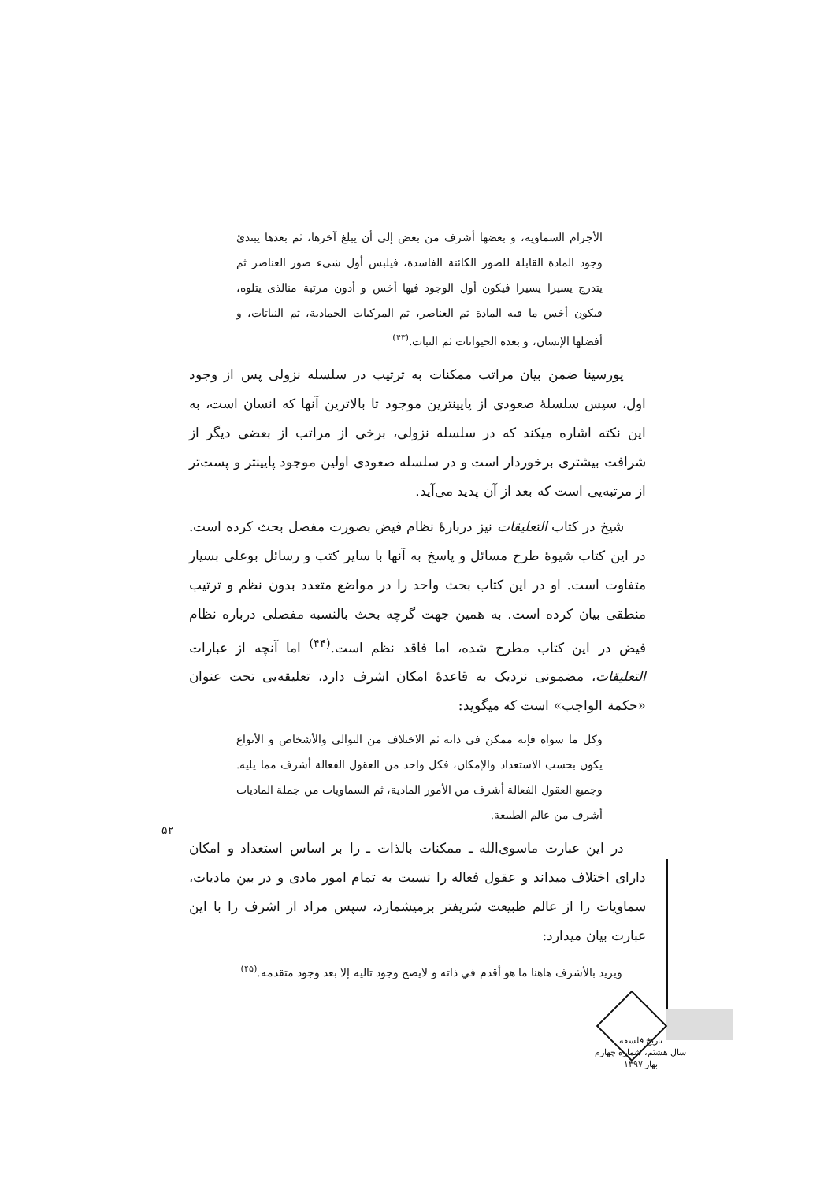الأجرام السماوية، و بعضها أشرف من بعض إلي أن يبلغ آخرها، ثم بعدها يبتدئ وجود المادة القابلة للصور الكائنة الفاسدة، فيلبس أول شىء صور العناصر ثم يتدرج يسيرا يسيرا فيكون أول الوجود فيها أخس و أدون مرتبة منالذى يتلوه، فيكون أخس ما فيه المادة ثم العناصر، ثم المركبات الجمادية، ثم النباتات، و أفضلها الإنسان، و بعده الحيوانات ثم النبات.<sup>(۴۳)</sup>
پورسينا ضمن بيان مراتب ممكنات به ترتيب در سلسله نزولى پس از وجود اول، سپس سلسلهٔ صعودى از پايينترين موجود تا بالاترين آنها كه انسان است، به اين نكته اشاره ميكند كه در سلسله نزولى، برخى از مراتب از بعضى ديگر از شرافت بيشترى برخوردار است و در سلسله صعودى اولين موجود پايينتر و پست‌تر از مرتبه‌يى است كه بعد از آن پديد مى‌آيد.
شيخ در كتاب التعليقات نيز دربارهٔ نظام فيض بصورت مفصل بحث كرده است. در اين كتاب شيوهٔ طرح مسائل و پاسخ به آنها با ساير كتب و رسائل بوعلى بسيار متفاوت است. او در اين كتاب بحث واحد را در مواضع متعدد بدون نظم و ترتيب منطقى بيان كرده است. به همين جهت گرچه بحث بالنسبه مفصلى درباره نظام فيض در اين كتاب مطرح شده، اما فاقد نظم است.<sup>(۴۴)</sup> اما آنچه از عبارات التعليقات، مضمونى نزديک به قاعدهٔ امكان اشرف دارد، تعليقه‌يى تحت عنوان «حكمة الواجب» است كه ميگويد:
وكل ما سواه فإنه ممكن فى ذاته ثم الاختلاف من التوالي والأشخاص و الأنواع يكون بحسب الاستعداد والإمكان، فكل واحد من العقول الفعالة أشرف مما يليه. وجميع العقول الفعالة أشرف من الأمور المادية، ثم السماويات من جملة الماديات أشرف من عالم الطبيعة.
در اين عبارت ماسوى‌الله ـ ممكنات بالذات ـ را بر اساس استعداد و امكان داراى اختلاف ميداند و عقول فعاله را نسبت به تمام امور مادى و در بين ماديات، سماويات را از عالم طبيعت شريفتر برميشمارد، سپس مراد از اشرف را با اين عبارت بيان ميدارد:
ويريد بالأشرف هاهنا ما هو أقدم في ذاته و لايصح وجود تاليه إلا بعد وجود متقدمه.<sup>(۴۵)</sup>
۵۲
تاريخ فلسفه
سال هشتم، شماره چهارم
بهار ۱۳۹۷